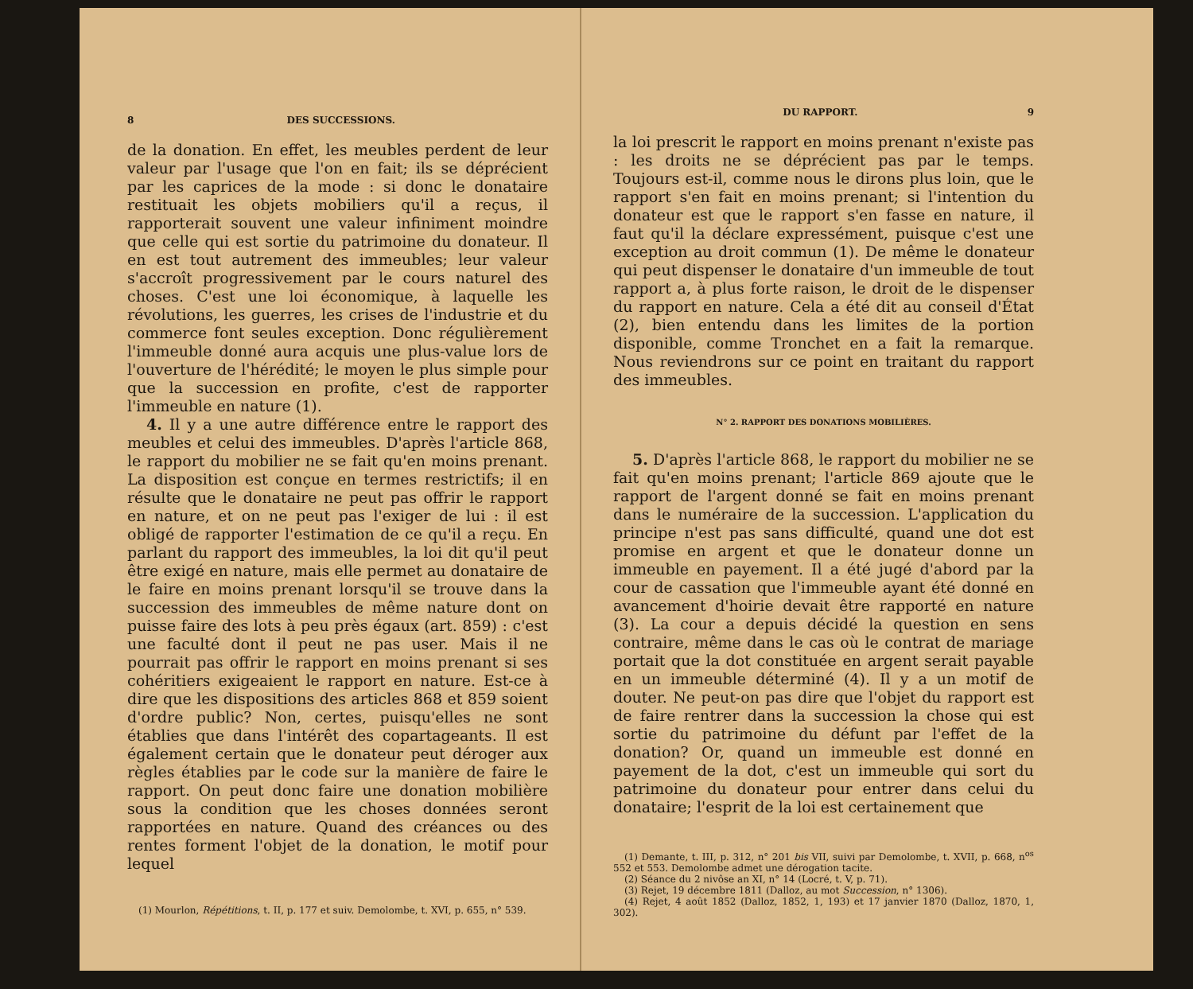8 DES SUCCESSIONS.
de la donation. En effet, les meubles perdent de leur valeur par l'usage que l'on en fait; ils se déprécient par les caprices de la mode : si donc le donataire restituait les objets mobiliers qu'il a reçus, il rapporterait souvent une valeur infiniment moindre que celle qui est sortie du patrimoine du donateur. Il en est tout autrement des immeubles; leur valeur s'accroît progressivement par le cours naturel des choses. C'est une loi économique, à laquelle les révolutions, les guerres, les crises de l'industrie et du commerce font seules exception. Donc régulièrement l'immeuble donné aura acquis une plus-value lors de l'ouverture de l'hérédité; le moyen le plus simple pour que la succession en profite, c'est de rapporter l'immeuble en nature (1).
4. Il y a une autre différence entre le rapport des meubles et celui des immeubles. D'après l'article 868, le rapport du mobilier ne se fait qu'en moins prenant. La disposition est conçue en termes restrictifs; il en résulte que le donataire ne peut pas offrir le rapport en nature, et on ne peut pas l'exiger de lui : il est obligé de rapporter l'estimation de ce qu'il a reçu. En parlant du rapport des immeubles, la loi dit qu'il peut être exigé en nature, mais elle permet au donataire de le faire en moins prenant lorsqu'il se trouve dans la succession des immeubles de même nature dont on puisse faire des lots à peu près égaux (art. 859) : c'est une faculté dont il peut ne pas user. Mais il ne pourrait pas offrir le rapport en moins prenant si ses cohéritiers exigeaient le rapport en nature. Est-ce à dire que les dispositions des articles 868 et 859 soient d'ordre public? Non, certes, puisqu'elles ne sont établies que dans l'intérêt des copartageants. Il est également certain que le donateur peut déroger aux règles établies par le code sur la manière de faire le rapport. On peut donc faire une donation mobilière sous la condition que les choses données seront rapportées en nature. Quand des créances ou des rentes forment l'objet de la donation, le motif pour lequel
(1) Mourlon, Répétitions, t. II, p. 177 et suiv. Demolombe, t. XVI, p. 655, n° 539.
DU RAPPORT. 9
la loi prescrit le rapport en moins prenant n'existe pas : les droits ne se déprécient pas par le temps. Toujours est-il, comme nous le dirons plus loin, que le rapport s'en fait en moins prenant; si l'intention du donateur est que le rapport s'en fasse en nature, il faut qu'il la déclare expressément, puisque c'est une exception au droit commun (1). De même le donateur qui peut dispenser le donataire d'un immeuble de tout rapport a, à plus forte raison, le droit de le dispenser du rapport en nature. Cela a été dit au conseil d'État (2), bien entendu dans les limites de la portion disponible, comme Tronchet en a fait la remarque. Nous reviendrons sur ce point en traitant du rapport des immeubles.
N° 2. RAPPORT DES DONATIONS MOBILIÈRES.
5. D'après l'article 868, le rapport du mobilier ne se fait qu'en moins prenant; l'article 869 ajoute que le rapport de l'argent donné se fait en moins prenant dans le numéraire de la succession. L'application du principe n'est pas sans difficulté, quand une dot est promise en argent et que le donateur donne un immeuble en payement. Il a été jugé d'abord par la cour de cassation que l'immeuble ayant été donné en avancement d'hoirie devait être rapporté en nature (3). La cour a depuis décidé la question en sens contraire, même dans le cas où le contrat de mariage portait que la dot constituée en argent serait payable en un immeuble déterminé (4). Il y a un motif de douter. Ne peut-on pas dire que l'objet du rapport est de faire rentrer dans la succession la chose qui est sortie du patrimoine du défunt par l'effet de la donation? Or, quand un immeuble est donné en payement de la dot, c'est un immeuble qui sort du patrimoine du donateur pour entrer dans celui du donataire; l'esprit de la loi est certainement que
(1) Demante, t. III, p. 312, n° 201 bis VII, suivi par Demolombe, t. XVII, p. 668, n<sup>os</sup> 552 et 553. Demolombe admet une dérogation tacite.
(2) Séance du 2 nivôse an XI, n° 14 (Locré, t. V, p. 71).
(3) Rejet, 19 décembre 1811 (Dalloz, au mot Succession, n° 1306).
(4) Rejet, 4 août 1852 (Dalloz, 1852, 1, 193) et 17 janvier 1870 (Dalloz, 1870, 1, 302).